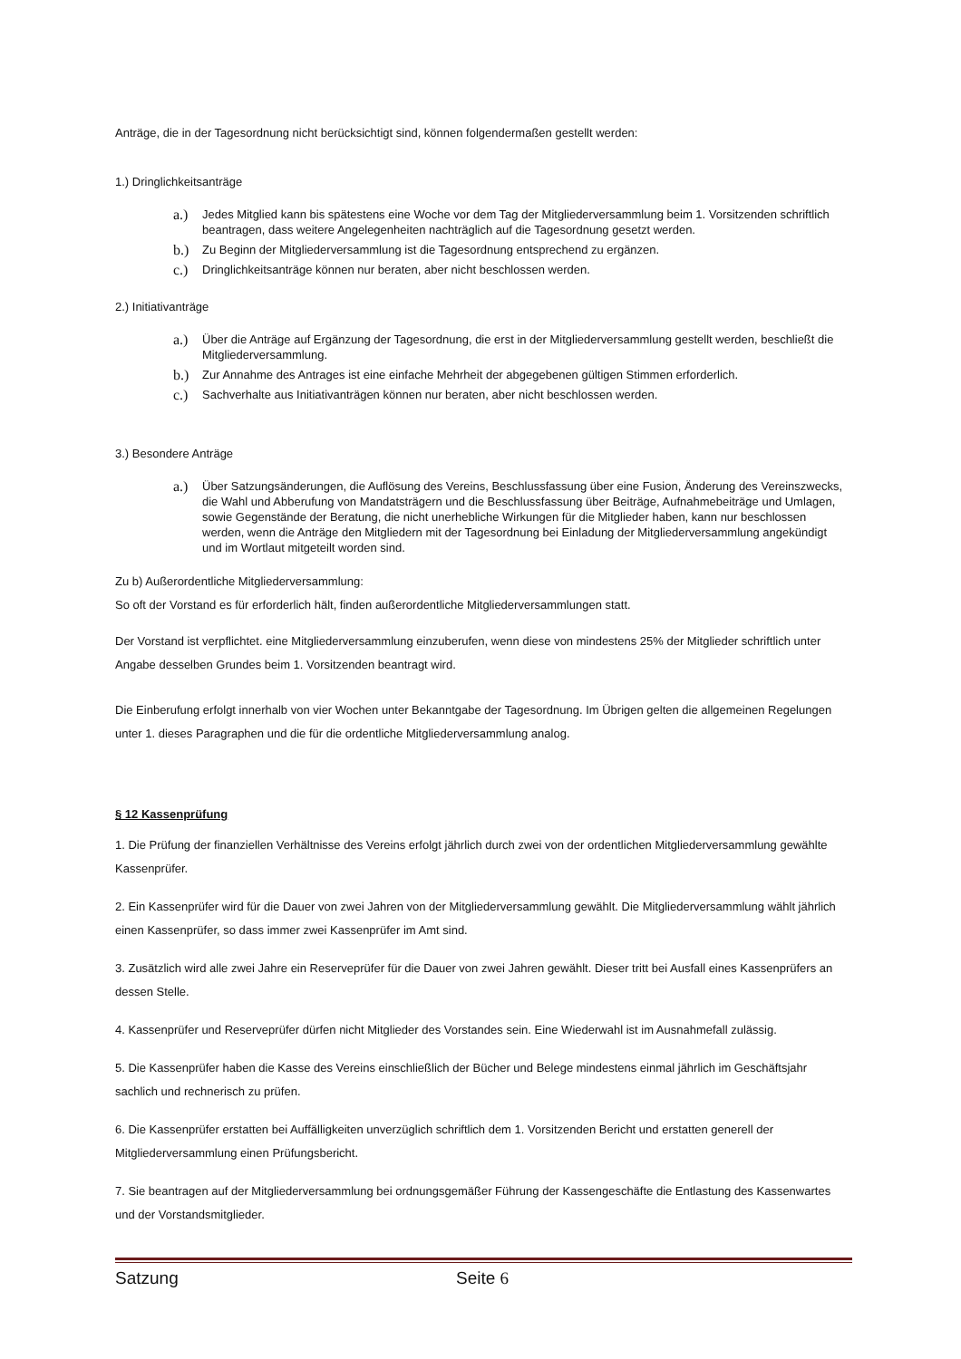Anträge, die in der Tagesordnung nicht berücksichtigt sind, können folgendermaßen gestellt werden:
1.) Dringlichkeitsanträge
a.) Jedes Mitglied kann bis spätestens eine Woche vor dem Tag der Mitgliederversammlung beim 1. Vorsitzenden schriftlich beantragen, dass weitere Angelegenheiten nachträglich auf die Tagesordnung gesetzt werden.
b.) Zu Beginn der Mitgliederversammlung ist die Tagesordnung entsprechend zu ergänzen.
c.) Dringlichkeitsanträge können nur beraten, aber nicht beschlossen werden.
2.) Initiativanträge
a.) Über die Anträge auf Ergänzung der Tagesordnung, die erst in der Mitgliederversammlung gestellt werden, beschließt die Mitgliederversammlung.
b.) Zur Annahme des Antrages ist eine einfache Mehrheit der abgegebenen gültigen Stimmen erforderlich.
c.) Sachverhalte aus Initiativanträgen können nur beraten, aber nicht beschlossen werden.
3.) Besondere Anträge
a.) Über Satzungsänderungen, die Auflösung des Vereins, Beschlussfassung über eine Fusion, Änderung des Vereinszwecks, die Wahl und Abberufung von Mandatsträgern und die Beschlussfassung über Beiträge, Aufnahmebeiträge und Umlagen, sowie Gegenstände der Beratung, die nicht unerhebliche Wirkungen für die Mitglieder haben, kann nur beschlossen werden, wenn die Anträge den Mitgliedern mit der Tagesordnung bei Einladung der Mitgliederversammlung angekündigt und im Wortlaut mitgeteilt worden sind.
Zu b) Außerordentliche Mitgliederversammlung:
So oft der Vorstand es für erforderlich hält, finden außerordentliche Mitgliederversammlungen statt.
Der Vorstand ist verpflichtet. eine Mitgliederversammlung einzuberufen, wenn diese von mindestens 25% der Mitglieder schriftlich unter Angabe desselben Grundes beim 1. Vorsitzenden beantragt wird.
Die Einberufung erfolgt innerhalb von vier Wochen unter Bekanntgabe der Tagesordnung. Im Übrigen gelten die allgemeinen Regelungen unter 1. dieses Paragraphen und die für die ordentliche Mitgliederversammlung analog.
§ 12 Kassenprüfung
1. Die Prüfung der finanziellen Verhältnisse des Vereins erfolgt jährlich durch zwei von der ordentlichen Mitgliederversammlung gewählte Kassenprüfer.
2. Ein Kassenprüfer wird für die Dauer von zwei Jahren von der Mitgliederversammlung gewählt. Die Mitgliederversammlung wählt jährlich einen Kassenprüfer, so dass immer zwei Kassenprüfer im Amt sind.
3. Zusätzlich wird alle zwei Jahre ein Reserveprüfer für die Dauer von zwei Jahren gewählt. Dieser tritt bei Ausfall eines Kassenprüfers an dessen Stelle.
4. Kassenprüfer und Reserveprüfer dürfen nicht Mitglieder des Vorstandes sein. Eine Wiederwahl ist im Ausnahmefall zulässig.
5. Die Kassenprüfer haben die Kasse des Vereins einschließlich der Bücher und Belege mindestens einmal jährlich im Geschäftsjahr sachlich und rechnerisch zu prüfen.
6. Die Kassenprüfer erstatten bei Auffälligkeiten unverzüglich schriftlich dem 1. Vorsitzenden Bericht und erstatten generell der Mitgliederversammlung einen Prüfungsbericht.
7. Sie beantragen auf der Mitgliederversammlung bei ordnungsgemäßer Führung der Kassengeschäfte die Entlastung des Kassenwartes und der Vorstandsmitglieder.
Satzung Seite 6